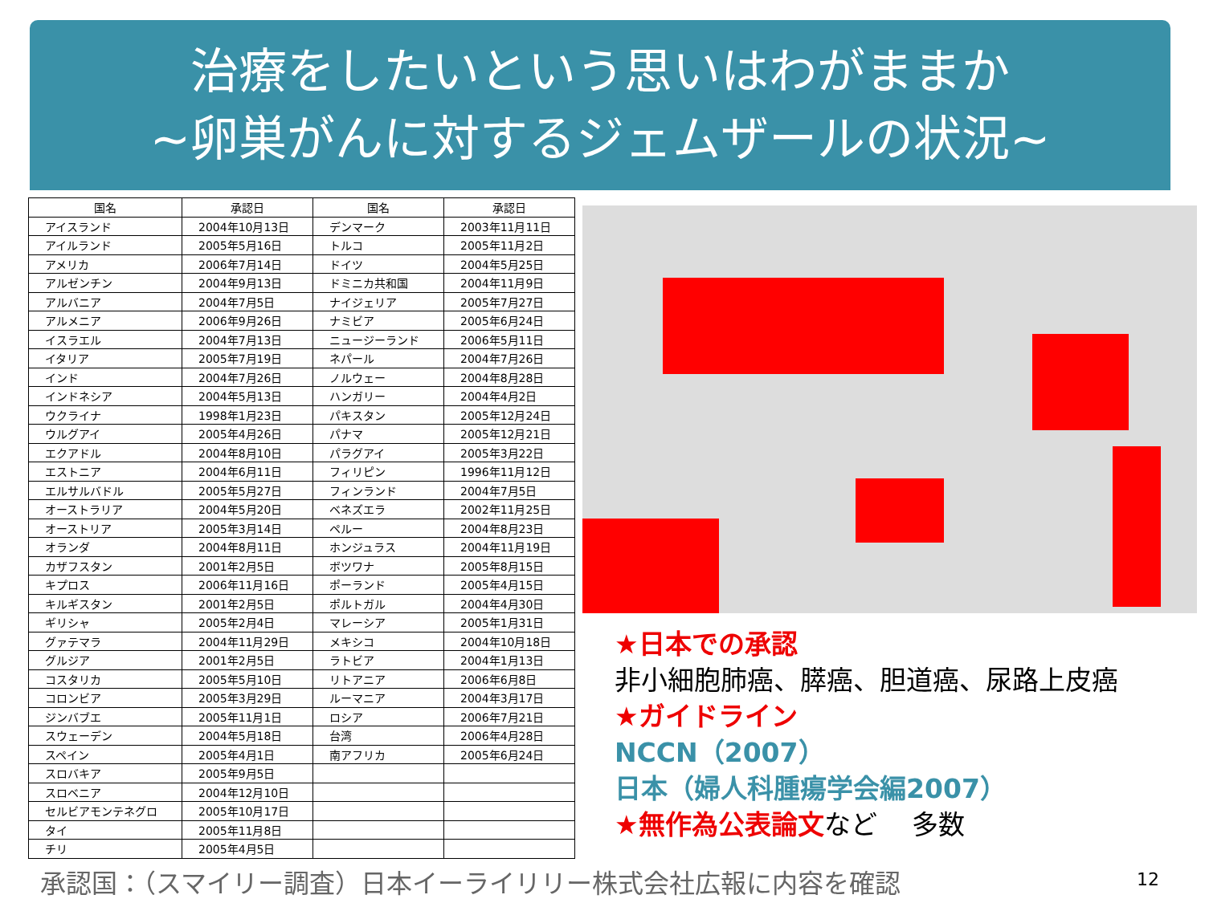治療をしたいという思いはわがままか
~卵巣がんに対するジェムザールの状況~
| 国名 | 承認日 | 国名 | 承認日 |
| --- | --- | --- | --- |
| アイスランド | 2004年10月13日 | デンマーク | 2003年11月11日 |
| アイルランド | 2005年5月16日 | トルコ | 2005年11月2日 |
| アメリカ | 2006年7月14日 | ドイツ | 2004年5月25日 |
| アルゼンチン | 2004年9月13日 | ドミニカ共和国 | 2004年11月9日 |
| アルバニア | 2004年7月5日 | ナイジェリア | 2005年7月27日 |
| アルメニア | 2006年9月26日 | ナミビア | 2005年6月24日 |
| イスラエル | 2004年7月13日 | ニュージーランド | 2006年5月11日 |
| イタリア | 2005年7月19日 | ネパール | 2004年7月26日 |
| インド | 2004年7月26日 | ノルウェー | 2004年8月28日 |
| インドネシア | 2004年5月13日 | ハンガリー | 2004年4月2日 |
| ウクライナ | 1998年1月23日 | パキスタン | 2005年12月24日 |
| ウルグアイ | 2005年4月26日 | パナマ | 2005年12月21日 |
| エクアドル | 2004年8月10日 | パラグアイ | 2005年3月22日 |
| エストニア | 2004年6月11日 | フィリピン | 1996年11月12日 |
| エルサルバドル | 2005年5月27日 | フィンランド | 2004年7月5日 |
| オーストラリア | 2004年5月20日 | ベネズエラ | 2002年11月25日 |
| オーストリア | 2005年3月14日 | ペルー | 2004年8月23日 |
| オランダ | 2004年8月11日 | ホンジュラス | 2004年11月19日 |
| カザフスタン | 2001年2月5日 | ボツワナ | 2005年8月15日 |
| キプロス | 2006年11月16日 | ポーランド | 2005年4月15日 |
| キルギスタン | 2001年2月5日 | ポルトガル | 2004年4月30日 |
| ギリシャ | 2005年2月4日 | マレーシア | 2005年1月31日 |
| グァテマラ | 2004年11月29日 | メキシコ | 2004年10月18日 |
| グルジア | 2001年2月5日 | ラトビア | 2004年1月13日 |
| コスタリカ | 2005年5月10日 | リトアニア | 2006年6月8日 |
| コロンビア | 2005年3月29日 | ルーマニア | 2004年3月17日 |
| ジンバブエ | 2005年11月1日 | ロシア | 2006年7月21日 |
| スウェーデン | 2004年5月18日 | 台湾 | 2006年4月28日 |
| スペイン | 2005年4月1日 | 南アフリカ | 2005年6月24日 |
| スロバキア | 2005年9月5日 | | |
| スロベニア | 2004年12月10日 | | |
| セルビアモンテネグロ | 2005年10月17日 | | |
| タイ | 2005年11月8日 | | |
| チリ | 2005年4月5日 | | |
★日本での承認
非小細胞肺癌、膵癌、胆道癌、尿路上皮癌
★ガイドライン
NCCN（2007）
日本（婦人科腫瘍学会編2007）
★無作為公表論文 など　 多数
承認国：（スマイリー調査）日本イーライリリー株式会社広報に内容を確認
12